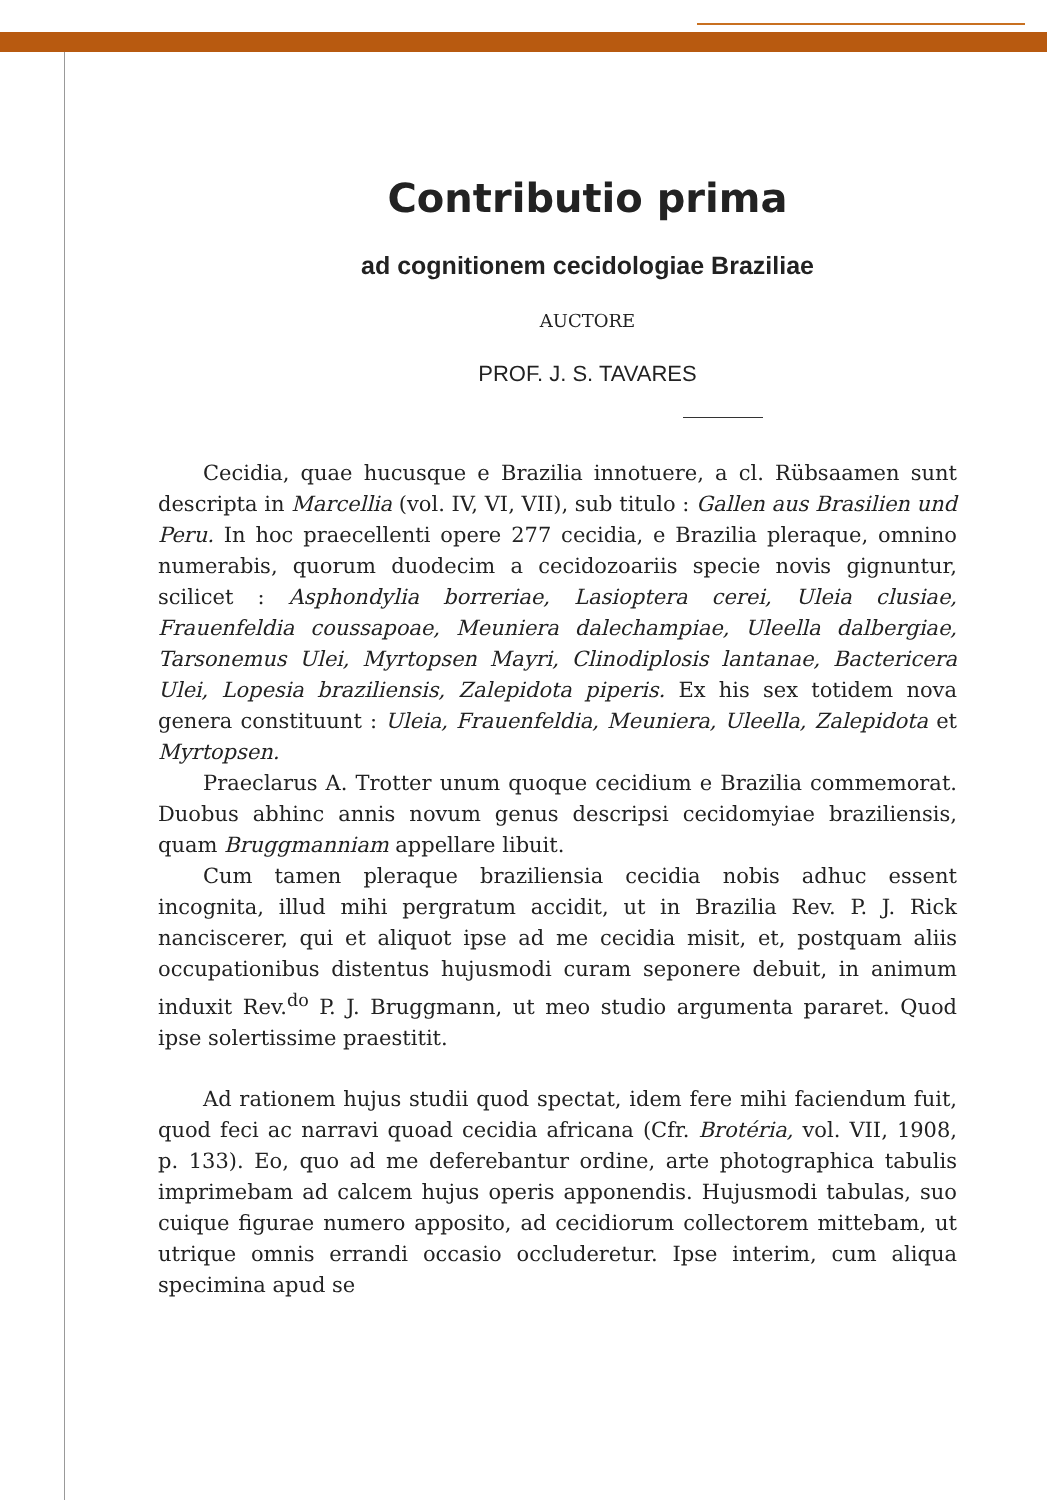Contributio prima
ad cognitionem cecidologiae Braziliae
AUCTORE
PROF. J. S. TAVARES
Cecidia, quae hucusque e Brazilia innotuere, a cl. Rübsaamen sunt descripta in Marcellia (vol. IV, VI, VII), sub titulo : Gallen aus Brasilien und Peru. In hoc praecellenti opere 277 cecidia, e Brazilia pleraque, omnino numerabis, quorum duodecim a cecidozoariis specie novis gignuntur, scilicet : Asphondylia borreriae, Lasioptera cerei, Uleia clusiae, Frauenfeldia coussapoae, Meuniera dalechampiae, Uleella dalbergiae, Tarsonemus Ulei, Myrtopsen Mayri, Clinodiplosis lantanae, Bactericera Ulei, Lopesia braziliensis, Zalepidota piperis. Ex his sex totidem nova genera constituunt : Uleia, Frauenfeldia, Meuniera, Uleella, Zalepidota et Myrtopsen.
Praeclarus A. Trotter unum quoque cecidium e Brazilia commemorat. Duobus abhinc annis novum genus descripsi cecidomyiae braziliensis, quam Bruggmanniam appellare libuit.
Cum tamen pleraque braziliensia cecidia nobis adhuc essent incognita, illud mihi pergratum accidit, ut in Brazilia Rev. P. J. Rick nanciscerer, qui et aliquot ipse ad me cecidia misit, et, postquam aliis occupationibus distentus hujusmodi curam seponere debuit, in animum induxit Rev.<sup>do</sup> P. J. Bruggmann, ut meo studio argumenta pararet. Quod ipse solertissime praestitit.
Ad rationem hujus studii quod spectat, idem fere mihi faciendum fuit, quod feci ac narravi quoad cecidia africana (Cfr. Brotéria, vol. VII, 1908, p. 133). Eo, quo ad me deferebantur ordine, arte photographica tabulis imprimebam ad calcem hujus operis apponendis. Hujusmodi tabulas, suo cuique figurae numero apposito, ad cecidiorum collectorem mittebam, ut utrique omnis errandi occasio occluderetur. Ipse interim, cum aliqua specimina apud se